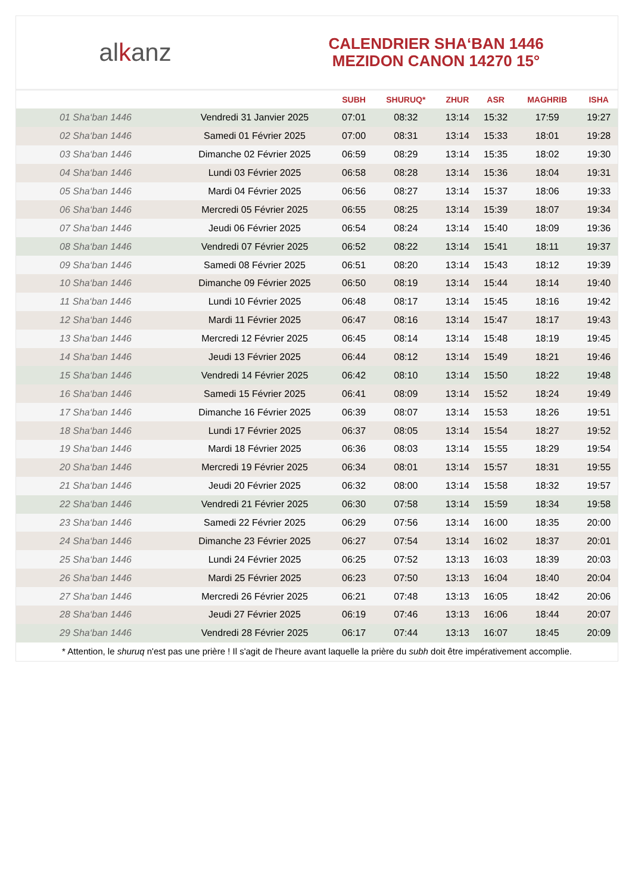alkanz
CALENDRIER SHA‘BAN 1446
MEZIDON CANON 14270 15°
| | | SUBH | SHURUQ* | ZHUR | ASR | MAGHRIB | ISHA |
| --- | --- | --- | --- | --- | --- | --- | --- |
| 01 Sha‘ban 1446 | Vendredi 31 Janvier 2025 | 07:01 | 08:32 | 13:14 | 15:32 | 17:59 | 19:27 |
| 02 Sha‘ban 1446 | Samedi 01 Février 2025 | 07:00 | 08:31 | 13:14 | 15:33 | 18:01 | 19:28 |
| 03 Sha‘ban 1446 | Dimanche 02 Février 2025 | 06:59 | 08:29 | 13:14 | 15:35 | 18:02 | 19:30 |
| 04 Sha‘ban 1446 | Lundi 03 Février 2025 | 06:58 | 08:28 | 13:14 | 15:36 | 18:04 | 19:31 |
| 05 Sha‘ban 1446 | Mardi 04 Février 2025 | 06:56 | 08:27 | 13:14 | 15:37 | 18:06 | 19:33 |
| 06 Sha‘ban 1446 | Mercredi 05 Février 2025 | 06:55 | 08:25 | 13:14 | 15:39 | 18:07 | 19:34 |
| 07 Sha‘ban 1446 | Jeudi 06 Février 2025 | 06:54 | 08:24 | 13:14 | 15:40 | 18:09 | 19:36 |
| 08 Sha‘ban 1446 | Vendredi 07 Février 2025 | 06:52 | 08:22 | 13:14 | 15:41 | 18:11 | 19:37 |
| 09 Sha‘ban 1446 | Samedi 08 Février 2025 | 06:51 | 08:20 | 13:14 | 15:43 | 18:12 | 19:39 |
| 10 Sha‘ban 1446 | Dimanche 09 Février 2025 | 06:50 | 08:19 | 13:14 | 15:44 | 18:14 | 19:40 |
| 11 Sha‘ban 1446 | Lundi 10 Février 2025 | 06:48 | 08:17 | 13:14 | 15:45 | 18:16 | 19:42 |
| 12 Sha‘ban 1446 | Mardi 11 Février 2025 | 06:47 | 08:16 | 13:14 | 15:47 | 18:17 | 19:43 |
| 13 Sha‘ban 1446 | Mercredi 12 Février 2025 | 06:45 | 08:14 | 13:14 | 15:48 | 18:19 | 19:45 |
| 14 Sha‘ban 1446 | Jeudi 13 Février 2025 | 06:44 | 08:12 | 13:14 | 15:49 | 18:21 | 19:46 |
| 15 Sha‘ban 1446 | Vendredi 14 Février 2025 | 06:42 | 08:10 | 13:14 | 15:50 | 18:22 | 19:48 |
| 16 Sha‘ban 1446 | Samedi 15 Février 2025 | 06:41 | 08:09 | 13:14 | 15:52 | 18:24 | 19:49 |
| 17 Sha‘ban 1446 | Dimanche 16 Février 2025 | 06:39 | 08:07 | 13:14 | 15:53 | 18:26 | 19:51 |
| 18 Sha‘ban 1446 | Lundi 17 Février 2025 | 06:37 | 08:05 | 13:14 | 15:54 | 18:27 | 19:52 |
| 19 Sha‘ban 1446 | Mardi 18 Février 2025 | 06:36 | 08:03 | 13:14 | 15:55 | 18:29 | 19:54 |
| 20 Sha‘ban 1446 | Mercredi 19 Février 2025 | 06:34 | 08:01 | 13:14 | 15:57 | 18:31 | 19:55 |
| 21 Sha‘ban 1446 | Jeudi 20 Février 2025 | 06:32 | 08:00 | 13:14 | 15:58 | 18:32 | 19:57 |
| 22 Sha‘ban 1446 | Vendredi 21 Février 2025 | 06:30 | 07:58 | 13:14 | 15:59 | 18:34 | 19:58 |
| 23 Sha‘ban 1446 | Samedi 22 Février 2025 | 06:29 | 07:56 | 13:14 | 16:00 | 18:35 | 20:00 |
| 24 Sha‘ban 1446 | Dimanche 23 Février 2025 | 06:27 | 07:54 | 13:14 | 16:02 | 18:37 | 20:01 |
| 25 Sha‘ban 1446 | Lundi 24 Février 2025 | 06:25 | 07:52 | 13:13 | 16:03 | 18:39 | 20:03 |
| 26 Sha‘ban 1446 | Mardi 25 Février 2025 | 06:23 | 07:50 | 13:13 | 16:04 | 18:40 | 20:04 |
| 27 Sha‘ban 1446 | Mercredi 26 Février 2025 | 06:21 | 07:48 | 13:13 | 16:05 | 18:42 | 20:06 |
| 28 Sha‘ban 1446 | Jeudi 27 Février 2025 | 06:19 | 07:46 | 13:13 | 16:06 | 18:44 | 20:07 |
| 29 Sha‘ban 1446 | Vendredi 28 Février 2025 | 06:17 | 07:44 | 13:13 | 16:07 | 18:45 | 20:09 |
* Attention, le shuruq n'est pas une prière ! Il s'agit de l'heure avant laquelle la prière du subh doit être impérativement accomplie.